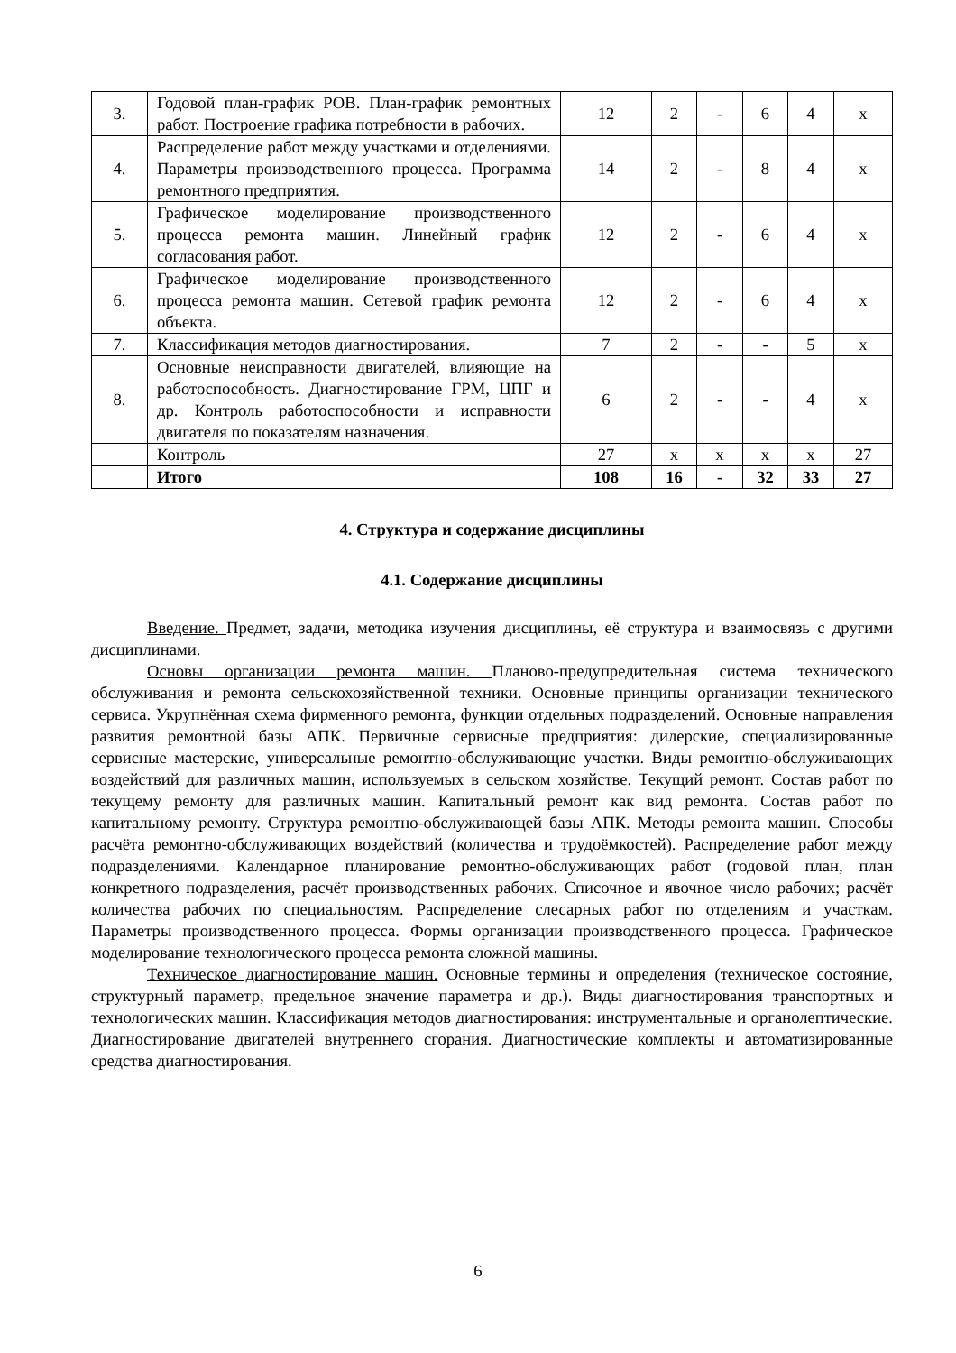| 3. | Годовой план-график РОВ. План-график ремонтных работ. Построение графика потребности в рабочих. | 12 | 2 | - | 6 | 4 | х |
| 4. | Распределение работ между участками и отделениями. Параметры производственного процесса. Программа ремонтного предприятия. | 14 | 2 | - | 8 | 4 | х |
| 5. | Графическое моделирование производственного процесса ремонта машин. Линейный график согласования работ. | 12 | 2 | - | 6 | 4 | х |
| 6. | Графическое моделирование производственного процесса ремонта машин. Сетевой график ремонта объекта. | 12 | 2 | - | 6 | 4 | х |
| 7. | Классификация методов диагностирования. | 7 | 2 | - | - | 5 | х |
| 8. | Основные неисправности двигателей, влияющие на работоспособность. Диагностирование ГРМ, ЦПГ и др. Контроль работоспособности и исправности двигателя по показателям назначения. | 6 | 2 | - | - | 4 | х |
| | Контроль | 27 | х | х | х | х | 27 |
| | Итого | 108 | 16 | - | 32 | 33 | 27 |
4. Структура и содержание дисциплины
4.1. Содержание дисциплины
Введение. Предмет, задачи, методика изучения дисциплины, её структура и взаимосвязь с другими дисциплинами.
Основы организации ремонта машин. Планово-предупредительная система технического обслуживания и ремонта сельскохозяйственной техники. Основные принципы организации технического сервиса. Укрупнённая схема фирменного ремонта, функции отдельных подразделений. Основные направления развития ремонтной базы АПК. Первичные сервисные предприятия: дилерские, специализированные сервисные мастерские, универсальные ремонтно-обслуживающие участки. Виды ремонтно-обслуживающих воздействий для различных машин, используемых в сельском хозяйстве. Текущий ремонт. Состав работ по текущему ремонту для различных машин. Капитальный ремонт как вид ремонта. Состав работ по капитальному ремонту. Структура ремонтно-обслуживающей базы АПК. Методы ремонта машин. Способы расчёта ремонтно-обслуживающих воздействий (количества и трудоёмкостей). Распределение работ между подразделениями. Календарное планирование ремонтно-обслуживающих работ (годовой план, план конкретного подразделения, расчёт производственных рабочих. Списочное и явочное число рабочих; расчёт количества рабочих по специальностям. Распределение слесарных работ по отделениям и участкам. Параметры производственного процесса. Формы организации производственного процесса. Графическое моделирование технологического процесса ремонта сложной машины.
Техническое диагностирование машин. Основные термины и определения (техническое состояние, структурный параметр, предельное значение параметра и др.). Виды диагностирования транспортных и технологических машин. Классификация методов диагностирования: инструментальные и органолептические. Диагностирование двигателей внутреннего сгорания. Диагностические комплекты и автоматизированные средства диагностирования.
6